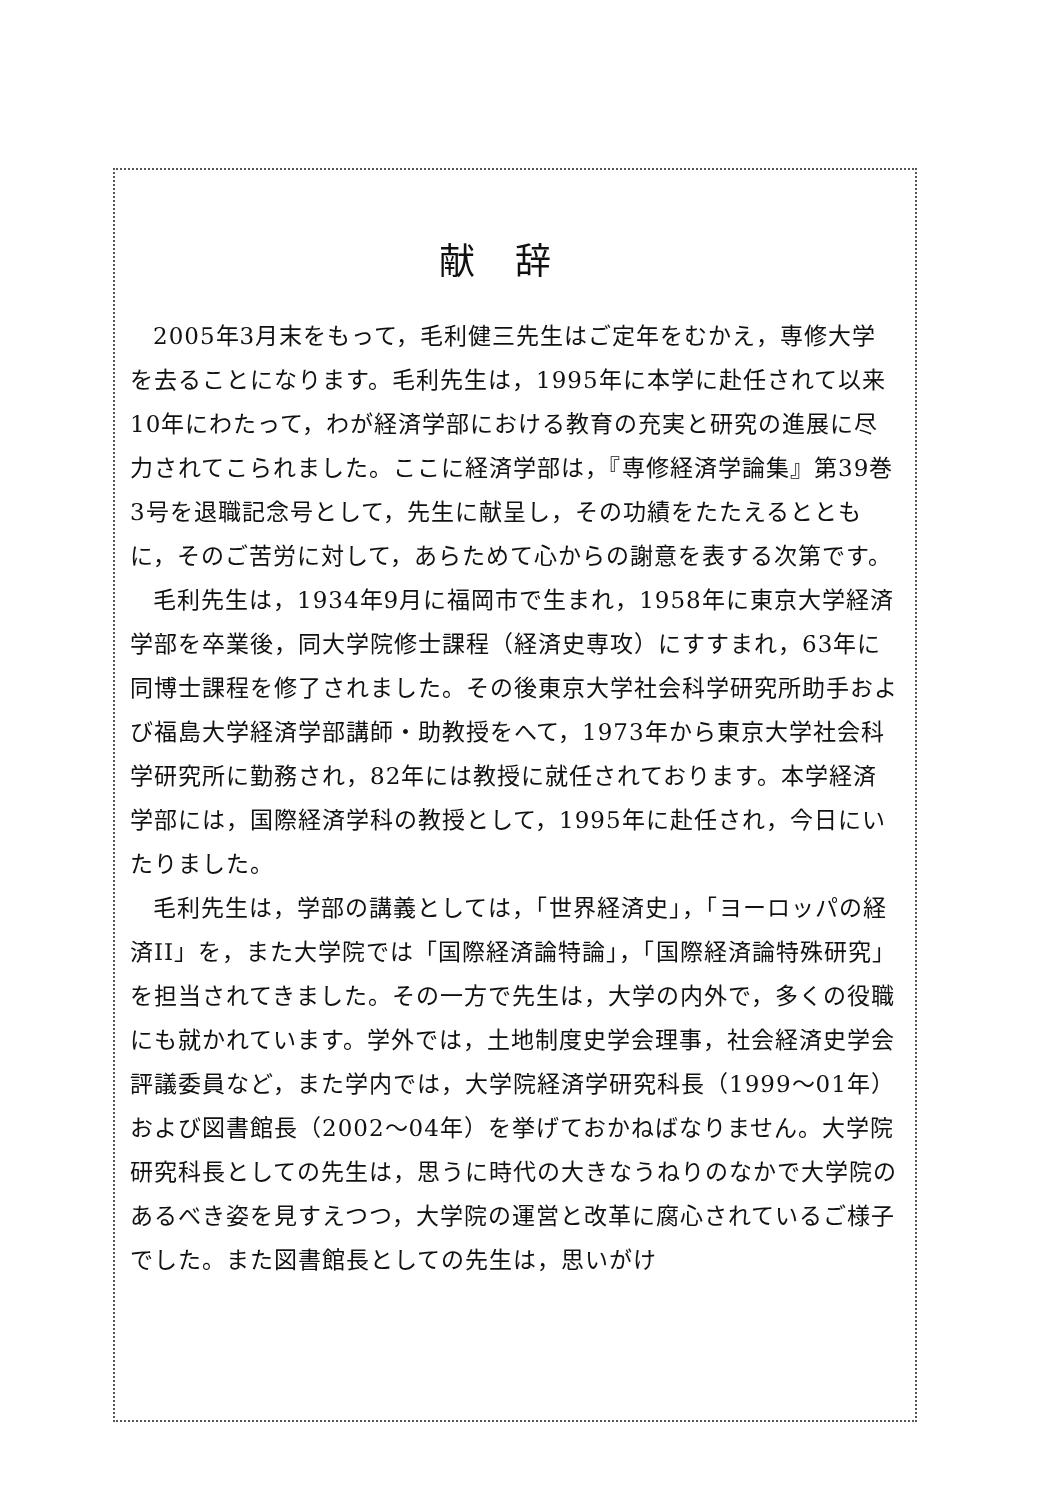献辞
2005年3月末をもって，毛利健三先生はご定年をむかえ，専修大学を去ることになります。毛利先生は，1995年に本学に赴任されて以来10年にわたって，わが経済学部における教育の充実と研究の進展に尽力されてこられました。ここに経済学部は，『専修経済学論集』第39巻3号を退職記念号として，先生に献呈し，その功績をたたえるとともに，そのご苦労に対して，あらためて心からの謝意を表する次第です。
毛利先生は，1934年9月に福岡市で生まれ，1958年に東京大学経済学部を卒業後，同大学院修士課程（経済史専攻）にすすまれ，63年に同博士課程を修了されました。その後東京大学社会科学研究所助手および福島大学経済学部講師・助教授をへて，1973年から東京大学社会科学研究所に勤務され，82年には教授に就任されております。本学経済学部には，国際経済学科の教授として，1995年に赴任され，今日にいたりました。
毛利先生は，学部の講義としては，「世界経済史」，「ヨーロッパの経済II」を，また大学院では「国際経済論特論」，「国際経済論特殊研究」を担当されてきました。その一方で先生は，大学の内外で，多くの役職にも就かれています。学外では，土地制度史学会理事，社会経済史学会評議委員など，また学内では，大学院経済学研究科長（1999～01年）および図書館長（2002～04年）を挙げておかねばなりません。大学院研究科長としての先生は，思うに時代の大きなうねりのなかで大学院のあるべき姿を見すえつつ，大学院の運営と改革に腐心されているご様子でした。また図書館長としての先生は，思いがけ